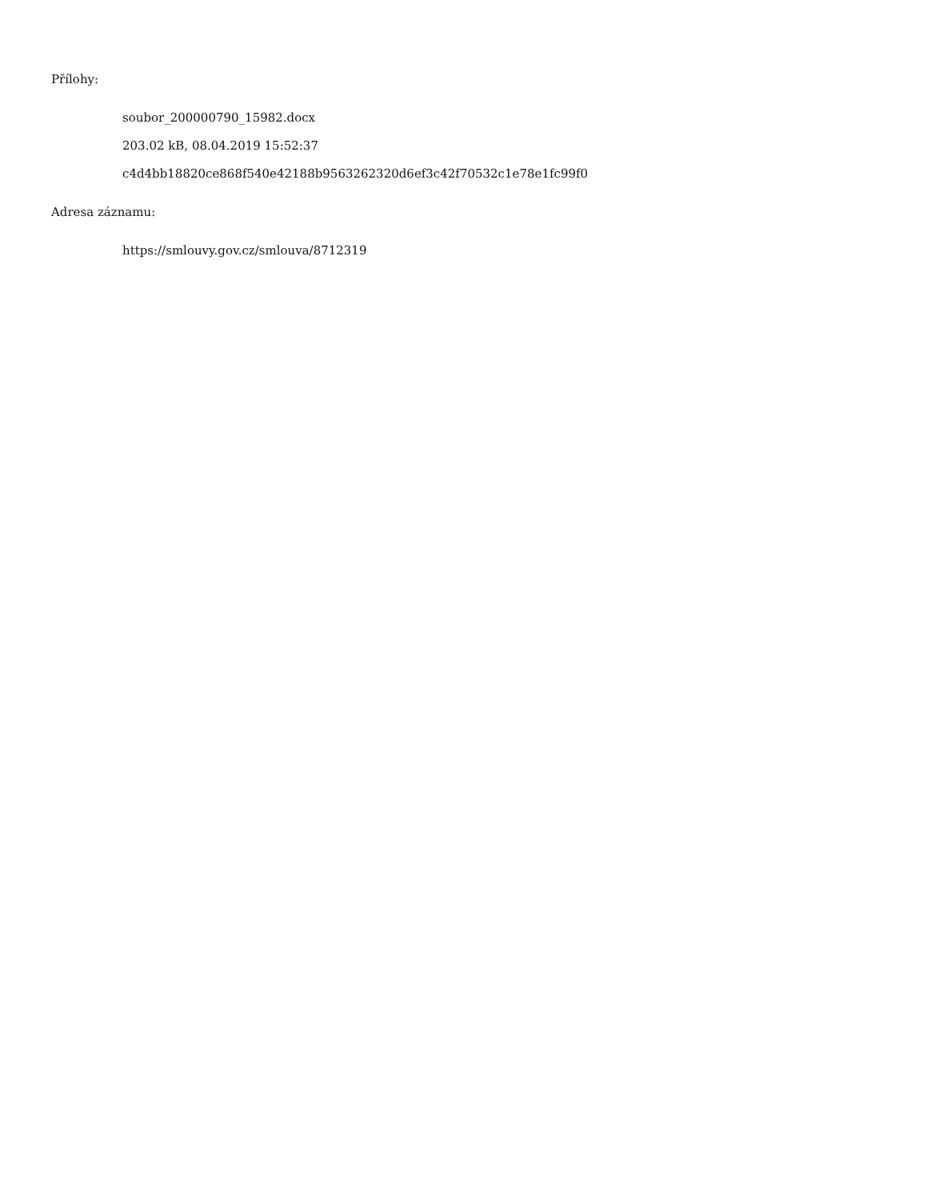Přílohy:
soubor_200000790_15982.docx
203.02 kB, 08.04.2019 15:52:37
c4d4bb18820ce868f540e42188b9563262320d6ef3c42f70532c1e78e1fc99f0
Adresa záznamu:
https://smlouvy.gov.cz/smlouva/8712319